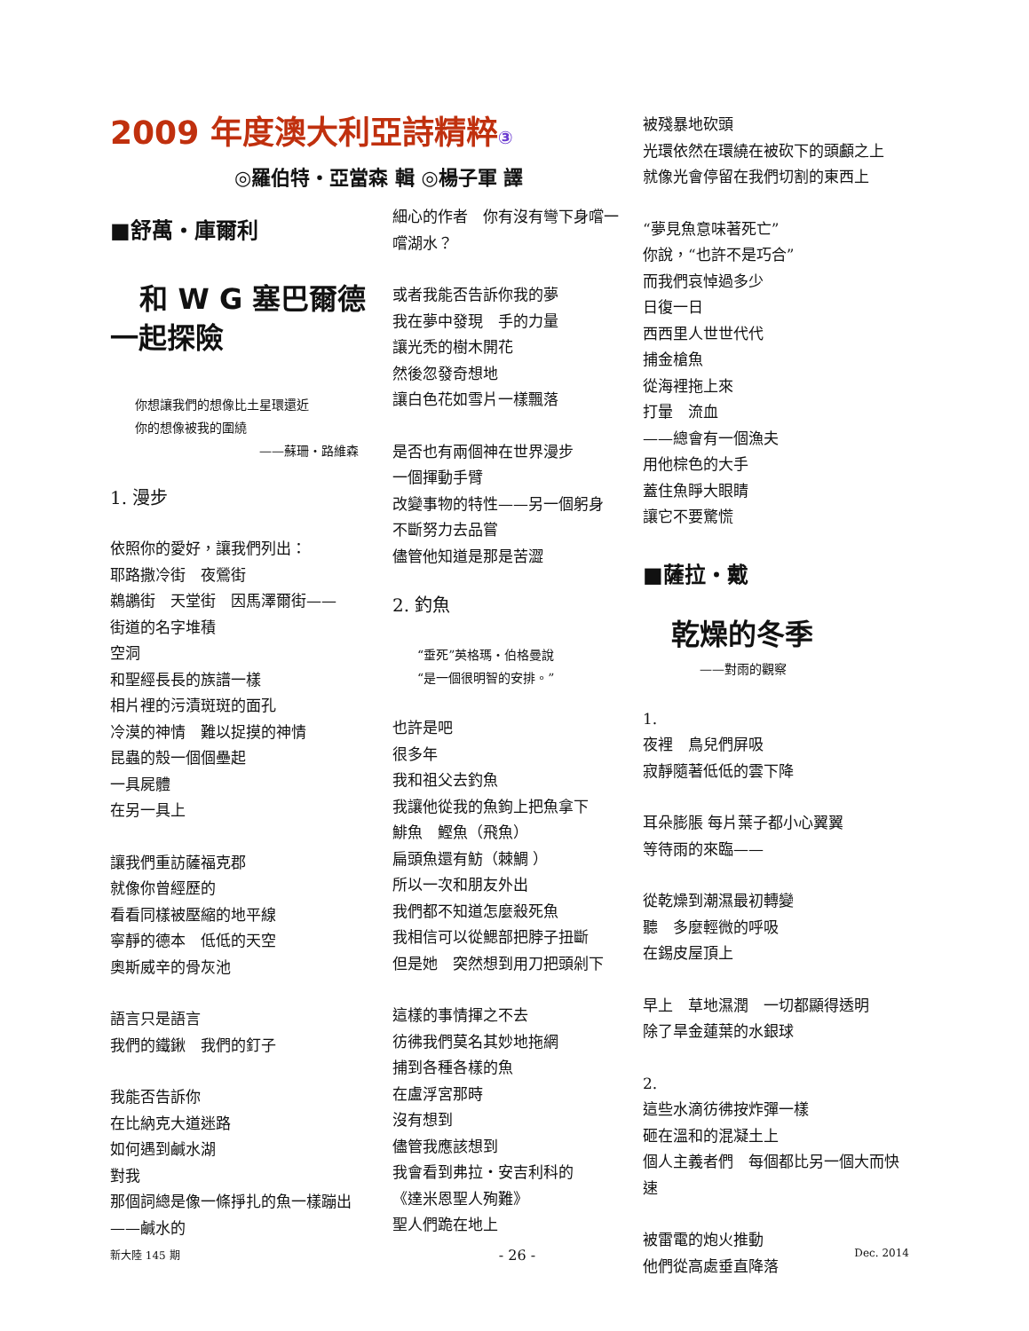2009 年度澳大利亞詩精粹③
◎羅伯特・亞當森 輯 ◎楊子軍 譯
■舒萬・庫爾利
和 W G 塞巴爾德
一起探險
你想讓我們的想像比土星環還近
你的想像被我的圍繞
——蘇珊・路維森
1. 漫步
依照你的愛好，讓我們列出：
耶路撒冷街　夜鶯街
鵜鶘街　天堂街　因馬澤爾街——
街道的名字堆積
空洞
和聖經長長的族譜一樣
相片裡的污漬斑斑的面孔
冷漠的神情　難以捉摸的神情
昆蟲的殼一個個壘起
一具屍體
在另一具上
讓我們重訪薩福克郡
就像你曾經歷的
看看同樣被壓縮的地平線
寧靜的德本　低低的天空
奧斯威辛的骨灰池
語言只是語言
我們的鐵鍬　我們的釘子
我能否告訴你
在比納克大道迷路
如何遇到鹹水湖
對我
那個詞總是像一條掙扎的魚一樣蹦出
——鹹水的
細心的作者　你有沒有彎下身嚐一嚐湖水？
或者我能否告訴你我的夢
我在夢中發現　手的力量
讓光禿的樹木開花
然後忽發奇想地
讓白色花如雪片一樣飄落
是否也有兩個神在世界漫步
一個揮動手臂
改變事物的特性——另一個躬身
不斷努力去品嘗
儘管他知道是那是苦澀
2. 釣魚
“垂死”英格瑪・伯格曼說
“是一個很明智的安排。”
也許是吧
很多年
我和祖父去釣魚
我讓他從我的魚鉤上把魚拿下
鯡魚　鰹魚（飛魚）
扁頭魚還有魴（棘鯛 ）
所以一次和朋友外出
我們都不知道怎麼殺死魚
我相信可以從鰓部把脖子扭斷
但是她　突然想到用刀把頭剁下
這樣的事情揮之不去
彷彿我們莫名其妙地拖網
捕到各種各樣的魚
在盧浮宮那時
沒有想到
儘管我應該想到
我會看到弗拉・安吉利科的
《達米恩聖人殉難》
聖人們跪在地上
被殘暴地砍頭
光環依然在環繞在被砍下的頭顱之上
就像光會停留在我們切割的東西上
“夢見魚意味著死亡”
你說，“也許不是巧合”
而我們哀悼過多少
日復一日
西西里人世世代代
捕金槍魚
從海裡拖上來
打暈　流血
——總會有一個漁夫
用他棕色的大手
蓋住魚睜大眼睛
讓它不要驚慌
■薩拉・戴
乾燥的冬季
——對雨的觀察
1.
夜裡　鳥兒們屏吸
寂靜隨著低低的雲下降
耳朵膨脹 每片葉子都小心翼翼
等待雨的來臨——
從乾燥到潮濕最初轉變
聽　多麼輕微的呼吸
在錫皮屋頂上
早上　草地濕潤　一切都顯得透明
除了旱金蓮葉的水銀球
2.
這些水滴彷彿按炸彈一樣
砸在溫和的混凝土上
個人主義者們　每個都比另一個大而快速
被雷電的炮火推動
他們從高處垂直降落
新大陸 145 期 - 26 - Dec. 2014